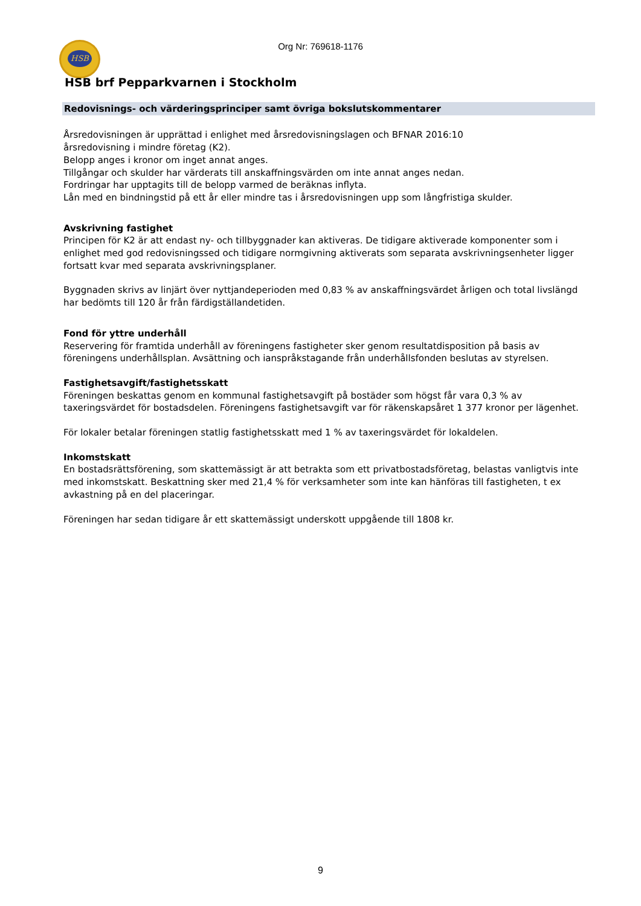HSB
Org Nr: 769618-1176
HSB brf Pepparkvarnen i Stockholm
Redovisnings- och värderingsprinciper samt övriga bokslutskommentarer
Årsredovisningen är upprättad i enlighet med årsredovisningslagen och BFNAR 2016:10
årsredovisning i mindre företag (K2).
Belopp anges i kronor om inget annat anges.
Tillgångar och skulder har värderats till anskaffningsvärden om inte annat anges nedan.
Fordringar har upptagits till de belopp varmed de beräknas inflyta.
Lån med en bindningstid på ett år eller mindre tas i årsredovisningen upp som långfristiga skulder.
Avskrivning fastighet
Principen för K2 är att endast ny- och tillbyggnader kan aktiveras. De tidigare aktiverade komponenter som i enlighet med god redovisningssed och tidigare normgivning aktiverats som separata avskrivningsenheter ligger fortsatt kvar med separata avskrivningsplaner.
Byggnaden skrivs av linjärt över nyttjandeperioden med 0,83 % av anskaffningsvärdet årligen och total livslängd har bedömts till 120 år från färdigställandetiden.
Fond för yttre underhåll
Reservering för framtida underhåll av föreningens fastigheter sker genom resultatdisposition på basis av föreningens underhållsplan. Avsättning och ianspråkstagande från underhållsfonden beslutas av styrelsen.
Fastighetsavgift/fastighetsskatt
Föreningen beskattas genom en kommunal fastighetsavgift på bostäder som högst får vara 0,3 % av taxeringsvärdet för bostadsdelen. Föreningens fastighetsavgift var för räkenskapsåret 1 377 kronor per lägenhet.
För lokaler betalar föreningen statlig fastighetsskatt med 1 % av taxeringsvärdet för lokaldelen.
Inkomstskatt
En bostadsrättsförening, som skattemässigt är att betrakta som ett privatbostadsföretag, belastas vanligtvis inte med inkomstskatt. Beskattning sker med 21,4 % för verksamheter som inte kan hänföras till fastigheten, t ex avkastning på en del placeringar.
Föreningen har sedan tidigare år ett skattemässigt underskott uppgående till 1808 kr.
9